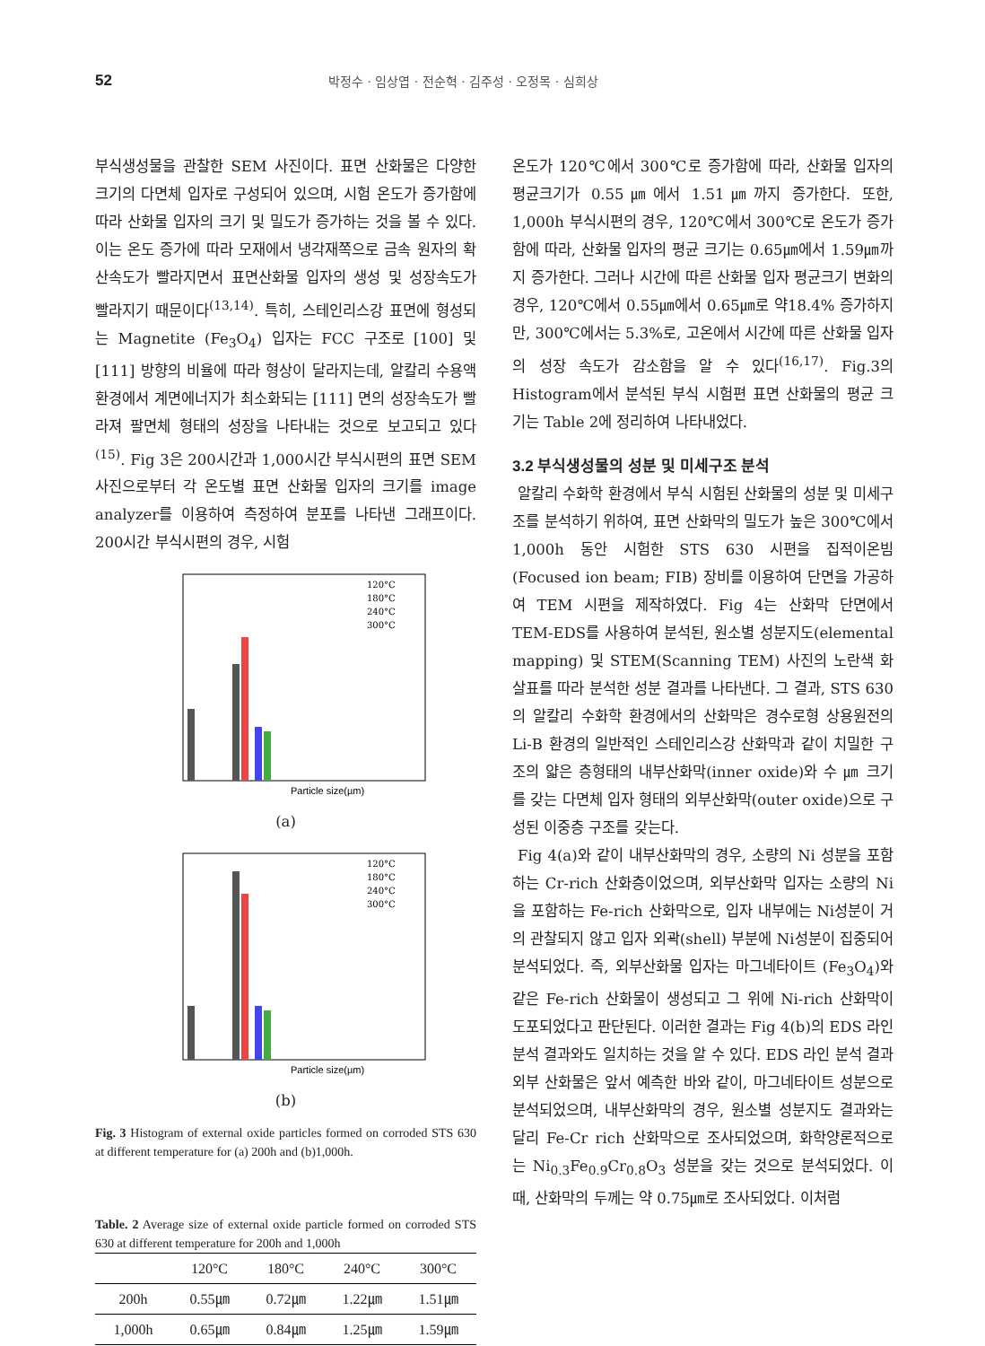52
박정수 · 임상엽 · 전순혁 · 김주성 · 오정목 · 심희상
부식생성물을 관찰한 SEM 사진이다. 표면 산화물은 다양한 크기의 다면체 입자로 구성되어 있으며, 시험 온도가 증가함에 따라 산화물 입자의 크기 및 밀도가 증가하는 것을 볼 수 있다. 이는 온도 증가에 따라 모재에서 냉각재쪽으로 금속 원자의 확산속도가 빨라지면서 표면산화물 입자의 생성 및 성장속도가 빨라지기 때문이다<sup>(13,14)</sup>. 특히, 스테인리스강 표면에 형성되는 Magnetite (Fe<sub>3</sub>O<sub>4</sub>) 입자는 FCC 구조로 [100] 및 [111] 방향의 비율에 따라 형상이 달라지는데, 알칼리 수용액 환경에서 계면에너지가 최소화되는 [111] 면의 성장속도가 빨라져 팔면체 형태의 성장을 나타내는 것으로 보고되고 있다<sup>(15)</sup>. Fig 3은 200시간과 1,000시간 부식시편의 표면 SEM 사진으로부터 각 온도별 표면 산화물 입자의 크기를 image analyzer를 이용하여 측정하여 분포를 나타낸 그래프이다. 200시간 부식시편의 경우, 시험
Particle size(µm)
120°C
180°C
240°C
300°C
(a)
Particle size(µm)
120°C
180°C
240°C
300°C
(b)
Fig. 3 Histogram of external oxide particles formed on corroded STS 630 at different temperature for (a) 200h and (b)1,000h.
Table. 2 Average size of external oxide particle formed on corroded STS 630 at different temperature for 200h and 1,000h
| | 120°C | 180°C | 240°C | 300°C |
| 200h | 0.55㎛ | 0.72㎛ | 1.22㎛ | 1.51㎛ |
| 1,000h | 0.65㎛ | 0.84㎛ | 1.25㎛ | 1.59㎛ |
온도가 120℃에서 300℃로 증가함에 따라, 산화물 입자의 평균크기가 0.55㎛에서 1.51㎛까지 증가한다. 또한, 1,000h 부식시편의 경우, 120℃에서 300℃로 온도가 증가함에 따라, 산화물 입자의 평균 크기는 0.65㎛에서 1.59㎛까지 증가한다. 그러나 시간에 따른 산화물 입자 평균크기 변화의 경우, 120℃에서 0.55㎛에서 0.65㎛로 약18.4% 증가하지만, 300℃에서는 5.3%로, 고온에서 시간에 따른 산화물 입자의 성장 속도가 감소함을 알 수 있다<sup>(16,17)</sup>. Fig.3의 Histogram에서 분석된 부식 시험편 표면 산화물의 평균 크기는 Table 2에 정리하여 나타내었다.
3.2 부식생성물의 성분 및 미세구조 분석
알칼리 수화학 환경에서 부식 시험된 산화물의 성분 및 미세구조를 분석하기 위하여, 표면 산화막의 밀도가 높은 300℃에서 1,000h 동안 시험한 STS 630 시편을 집적이온빔(Focused ion beam; FIB) 장비를 이용하여 단면을 가공하여 TEM 시편을 제작하였다. Fig 4는 산화막 단면에서 TEM-EDS를 사용하여 분석된, 원소별 성분지도(elemental mapping) 및 STEM(Scanning TEM) 사진의 노란색 화살표를 따라 분석한 성분 결과를 나타낸다. 그 결과, STS 630의 알칼리 수화학 환경에서의 산화막은 경수로형 상용원전의 Li-B 환경의 일반적인 스테인리스강 산화막과 같이 치밀한 구조의 얇은 층형태의 내부산화막(inner oxide)와 수 ㎛ 크기를 갖는 다면체 입자 형태의 외부산화막(outer oxide)으로 구성된 이중층 구조를 갖는다.
Fig 4(a)와 같이 내부산화막의 경우, 소량의 Ni 성분을 포함하는 Cr-rich 산화층이었으며, 외부산화막 입자는 소량의 Ni을 포함하는 Fe-rich 산화막으로, 입자 내부에는 Ni성분이 거의 관찰되지 않고 입자 외곽(shell) 부분에 Ni성분이 집중되어 분석되었다. 즉, 외부산화물 입자는 마그네타이트 (Fe<sub>3</sub>O<sub>4</sub>)와 같은 Fe-rich 산화물이 생성되고 그 위에 Ni-rich 산화막이 도포되었다고 판단된다. 이러한 결과는 Fig 4(b)의 EDS 라인분석 결과와도 일치하는 것을 알 수 있다. EDS 라인 분석 결과 외부 산화물은 앞서 예측한 바와 같이, 마그네타이트 성분으로 분석되었으며, 내부산화막의 경우, 원소별 성분지도 결과와는 달리 Fe-Cr rich 산화막으로 조사되었으며, 화학양론적으로는 Ni<sub>0.3</sub>Fe<sub>0.9</sub>Cr<sub>0.8</sub>O<sub>3</sub> 성분을 갖는 것으로 분석되었다. 이때, 산화막의 두께는 약 0.75㎛로 조사되었다. 이처럼